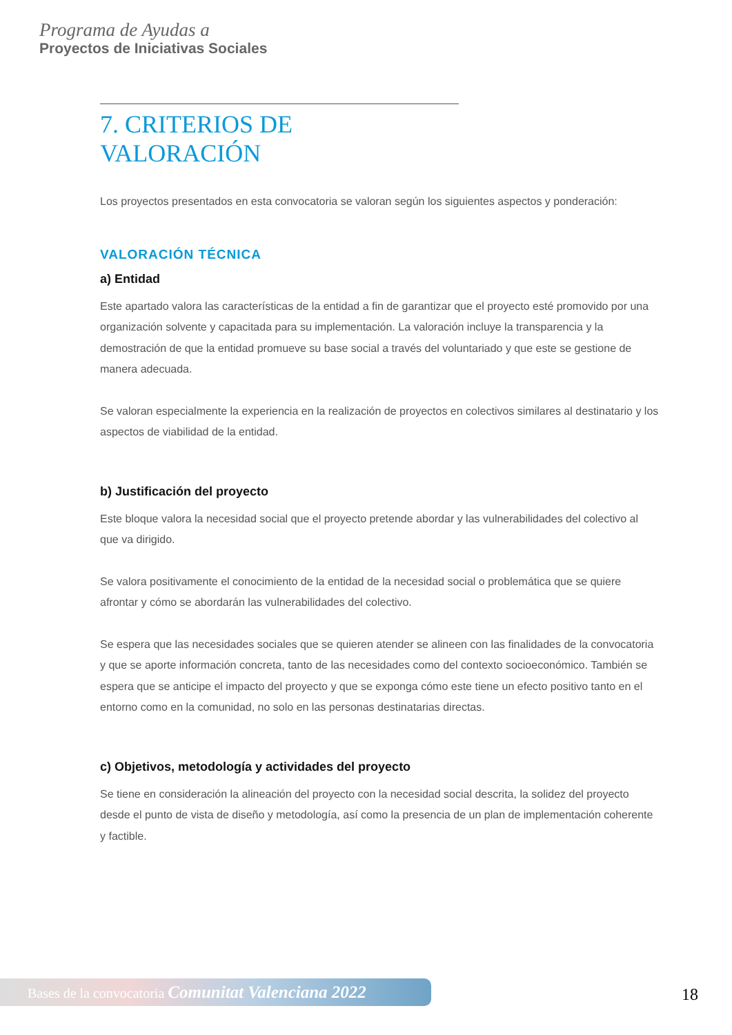Programa de Ayudas a
Proyectos de Iniciativas Sociales
7. CRITERIOS DE VALORACIÓN
Los proyectos presentados en esta convocatoria se valoran según los siguientes aspectos y ponderación:
VALORACIÓN TÉCNICA
a) Entidad
Este apartado valora las características de la entidad a fin de garantizar que el proyecto esté promovido por una organización solvente y capacitada para su implementación. La valoración incluye la transparencia y la demostración de que la entidad promueve su base social a través del voluntariado y que este se gestione de manera adecuada.
Se valoran especialmente la experiencia en la realización de proyectos en colectivos similares al destinatario y los aspectos de viabilidad de la entidad.
b) Justificación del proyecto
Este bloque valora la necesidad social que el proyecto pretende abordar y las vulnerabilidades del colectivo al que va dirigido.
Se valora positivamente el conocimiento de la entidad de la necesidad social o problemática que se quiere afrontar y cómo se abordarán las vulnerabilidades del colectivo.
Se espera que las necesidades sociales que se quieren atender se alineen con las finalidades de la convocatoria y que se aporte información concreta, tanto de las necesidades como del contexto socioeconómico. También se espera que se anticipe el impacto del proyecto y que se exponga cómo este tiene un efecto positivo tanto en el entorno como en la comunidad, no solo en las personas destinatarias directas.
c) Objetivos, metodología y actividades del proyecto
Se tiene en consideración la alineación del proyecto con la necesidad social descrita, la solidez del proyecto desde el punto de vista de diseño y metodología, así como la presencia de un plan de implementación coherente y factible.
Bases de la convocatoria Comunitat Valenciana 2022
18